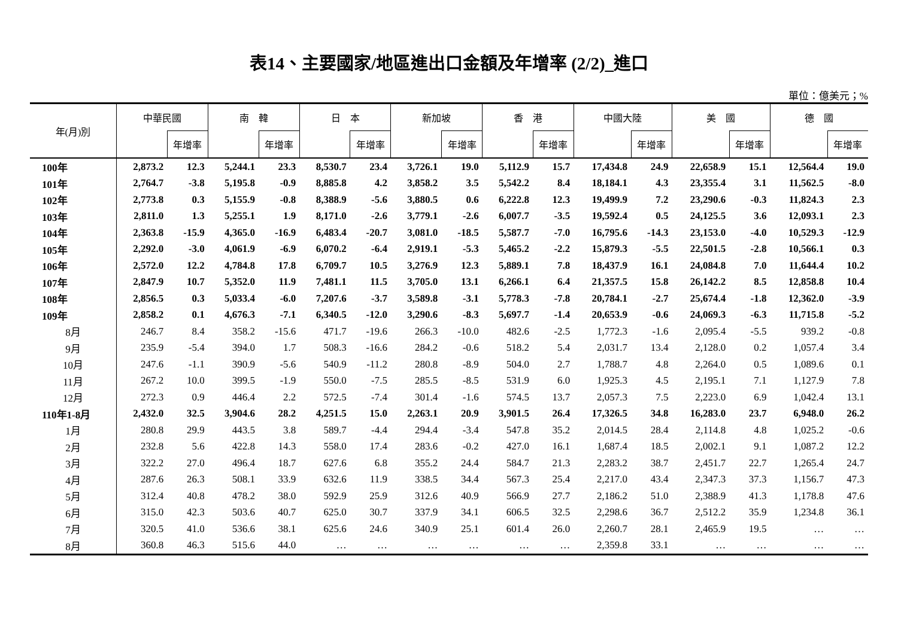表14、主要國家/地區進出口金額及年增率 (2/2)_進口
單位：億美元；%
| 年(月)別 | 中華民國 | | 南 韓 | | 日 本 | | 新加坡 | | 香 港 | | 中國大陸 | | 美 國 | | 德 國 | |
| --- | --- | --- | --- | --- | --- | --- | --- | --- | --- | --- | --- | --- | --- | --- | --- | --- |
| | | 年增率 | | 年增率 | | 年增率 | | 年增率 | | 年增率 | | 年增率 | | 年增率 | | 年增率 |
| 100年 | 2,873.2 | 12.3 | 5,244.1 | 23.3 | 8,530.7 | 23.4 | 3,726.1 | 19.0 | 5,112.9 | 15.7 | 17,434.8 | 24.9 | 22,658.9 | 15.1 | 12,564.4 | 19.0 |
| 101年 | 2,764.7 | -3.8 | 5,195.8 | -0.9 | 8,885.8 | 4.2 | 3,858.2 | 3.5 | 5,542.2 | 8.4 | 18,184.1 | 4.3 | 23,355.4 | 3.1 | 11,562.5 | -8.0 |
| 102年 | 2,773.8 | 0.3 | 5,155.9 | -0.8 | 8,388.9 | -5.6 | 3,880.5 | 0.6 | 6,222.8 | 12.3 | 19,499.9 | 7.2 | 23,290.6 | -0.3 | 11,824.3 | 2.3 |
| 103年 | 2,811.0 | 1.3 | 5,255.1 | 1.9 | 8,171.0 | -2.6 | 3,779.1 | -2.6 | 6,007.7 | -3.5 | 19,592.4 | 0.5 | 24,125.5 | 3.6 | 12,093.1 | 2.3 |
| 104年 | 2,363.8 | -15.9 | 4,365.0 | -16.9 | 6,483.4 | -20.7 | 3,081.0 | -18.5 | 5,587.7 | -7.0 | 16,795.6 | -14.3 | 23,153.0 | -4.0 | 10,529.3 | -12.9 |
| 105年 | 2,292.0 | -3.0 | 4,061.9 | -6.9 | 6,070.2 | -6.4 | 2,919.1 | -5.3 | 5,465.2 | -2.2 | 15,879.3 | -5.5 | 22,501.5 | -2.8 | 10,566.1 | 0.3 |
| 106年 | 2,572.0 | 12.2 | 4,784.8 | 17.8 | 6,709.7 | 10.5 | 3,276.9 | 12.3 | 5,889.1 | 7.8 | 18,437.9 | 16.1 | 24,084.8 | 7.0 | 11,644.4 | 10.2 |
| 107年 | 2,847.9 | 10.7 | 5,352.0 | 11.9 | 7,481.1 | 11.5 | 3,705.0 | 13.1 | 6,266.1 | 6.4 | 21,357.5 | 15.8 | 26,142.2 | 8.5 | 12,858.8 | 10.4 |
| 108年 | 2,856.5 | 0.3 | 5,033.4 | -6.0 | 7,207.6 | -3.7 | 3,589.8 | -3.1 | 5,778.3 | -7.8 | 20,784.1 | -2.7 | 25,674.4 | -1.8 | 12,362.0 | -3.9 |
| 109年 | 2,858.2 | 0.1 | 4,676.3 | -7.1 | 6,340.5 | -12.0 | 3,290.6 | -8.3 | 5,697.7 | -1.4 | 20,653.9 | -0.6 | 24,069.3 | -6.3 | 11,715.8 | -5.2 |
| 8月 | 246.7 | 8.4 | 358.2 | -15.6 | 471.7 | -19.6 | 266.3 | -10.0 | 482.6 | -2.5 | 1,772.3 | -1.6 | 2,095.4 | -5.5 | 939.2 | -0.8 |
| 9月 | 235.9 | -5.4 | 394.0 | 1.7 | 508.3 | -16.6 | 284.2 | -0.6 | 518.2 | 5.4 | 2,031.7 | 13.4 | 2,128.0 | 0.2 | 1,057.4 | 3.4 |
| 10月 | 247.6 | -1.1 | 390.9 | -5.6 | 540.9 | -11.2 | 280.8 | -8.9 | 504.0 | 2.7 | 1,788.7 | 4.8 | 2,264.0 | 0.5 | 1,089.6 | 0.1 |
| 11月 | 267.2 | 10.0 | 399.5 | -1.9 | 550.0 | -7.5 | 285.5 | -8.5 | 531.9 | 6.0 | 1,925.3 | 4.5 | 2,195.1 | 7.1 | 1,127.9 | 7.8 |
| 12月 | 272.3 | 0.9 | 446.4 | 2.2 | 572.5 | -7.4 | 301.4 | -1.6 | 574.5 | 13.7 | 2,057.3 | 7.5 | 2,223.0 | 6.9 | 1,042.4 | 13.1 |
| 110年1-8月 | 2,432.0 | 32.5 | 3,904.6 | 28.2 | 4,251.5 | 15.0 | 2,263.1 | 20.9 | 3,901.5 | 26.4 | 17,326.5 | 34.8 | 16,283.0 | 23.7 | 6,948.0 | 26.2 |
| 1月 | 280.8 | 29.9 | 443.5 | 3.8 | 589.7 | -4.4 | 294.4 | -3.4 | 547.8 | 35.2 | 2,014.5 | 28.4 | 2,114.8 | 4.8 | 1,025.2 | -0.6 |
| 2月 | 232.8 | 5.6 | 422.8 | 14.3 | 558.0 | 17.4 | 283.6 | -0.2 | 427.0 | 16.1 | 1,687.4 | 18.5 | 2,002.1 | 9.1 | 1,087.2 | 12.2 |
| 3月 | 322.2 | 27.0 | 496.4 | 18.7 | 627.6 | 6.8 | 355.2 | 24.4 | 584.7 | 21.3 | 2,283.2 | 38.7 | 2,451.7 | 22.7 | 1,265.4 | 24.7 |
| 4月 | 287.6 | 26.3 | 508.1 | 33.9 | 632.6 | 11.9 | 338.5 | 34.4 | 567.3 | 25.4 | 2,217.0 | 43.4 | 2,347.3 | 37.3 | 1,156.7 | 47.3 |
| 5月 | 312.4 | 40.8 | 478.2 | 38.0 | 592.9 | 25.9 | 312.6 | 40.9 | 566.9 | 27.7 | 2,186.2 | 51.0 | 2,388.9 | 41.3 | 1,178.8 | 47.6 |
| 6月 | 315.0 | 42.3 | 503.6 | 40.7 | 625.0 | 30.7 | 337.9 | 34.1 | 606.5 | 32.5 | 2,298.6 | 36.7 | 2,512.2 | 35.9 | 1,234.8 | 36.1 |
| 7月 | 320.5 | 41.0 | 536.6 | 38.1 | 625.6 | 24.6 | 340.9 | 25.1 | 601.4 | 26.0 | 2,260.7 | 28.1 | 2,465.9 | 19.5 | … | … |
| 8月 | 360.8 | 46.3 | 515.6 | 44.0 | … | … | … | … | … | … | 2,359.8 | 33.1 | … | … | … | … |